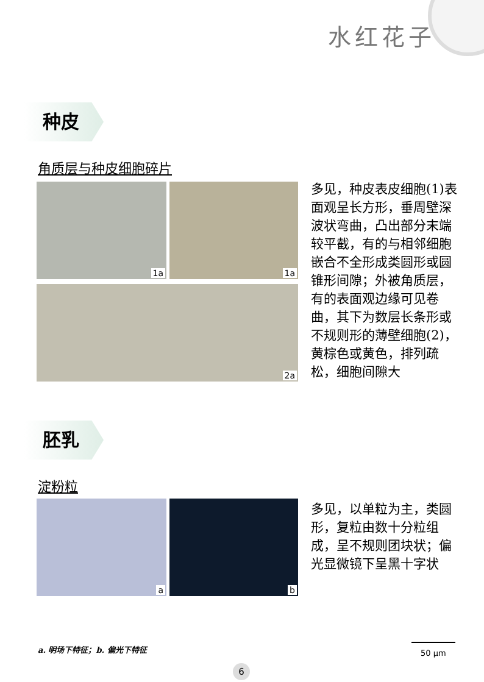水红花子
种皮
角质层与种皮细胞碎片
1a 1a
2a
多见，种皮表皮细胞(1)表面观呈长方形，垂周壁深波状弯曲，凸出部分末端较平截，有的与相邻细胞嵌合不全形成类圆形或圆锥形间隙；外被角质层，有的表面观边缘可见卷曲，其下为数层长条形或不规则形的薄壁细胞(2)，黄棕色或黄色，排列疏松，细胞间隙大
胚乳
淀粉粒
a b
多见，以单粒为主，类圆形，复粒由数十分粒组成，呈不规则团块状；偏光显微镜下呈黑十字状
a. 明场下特征；b. 偏光下特征
50 μm
6